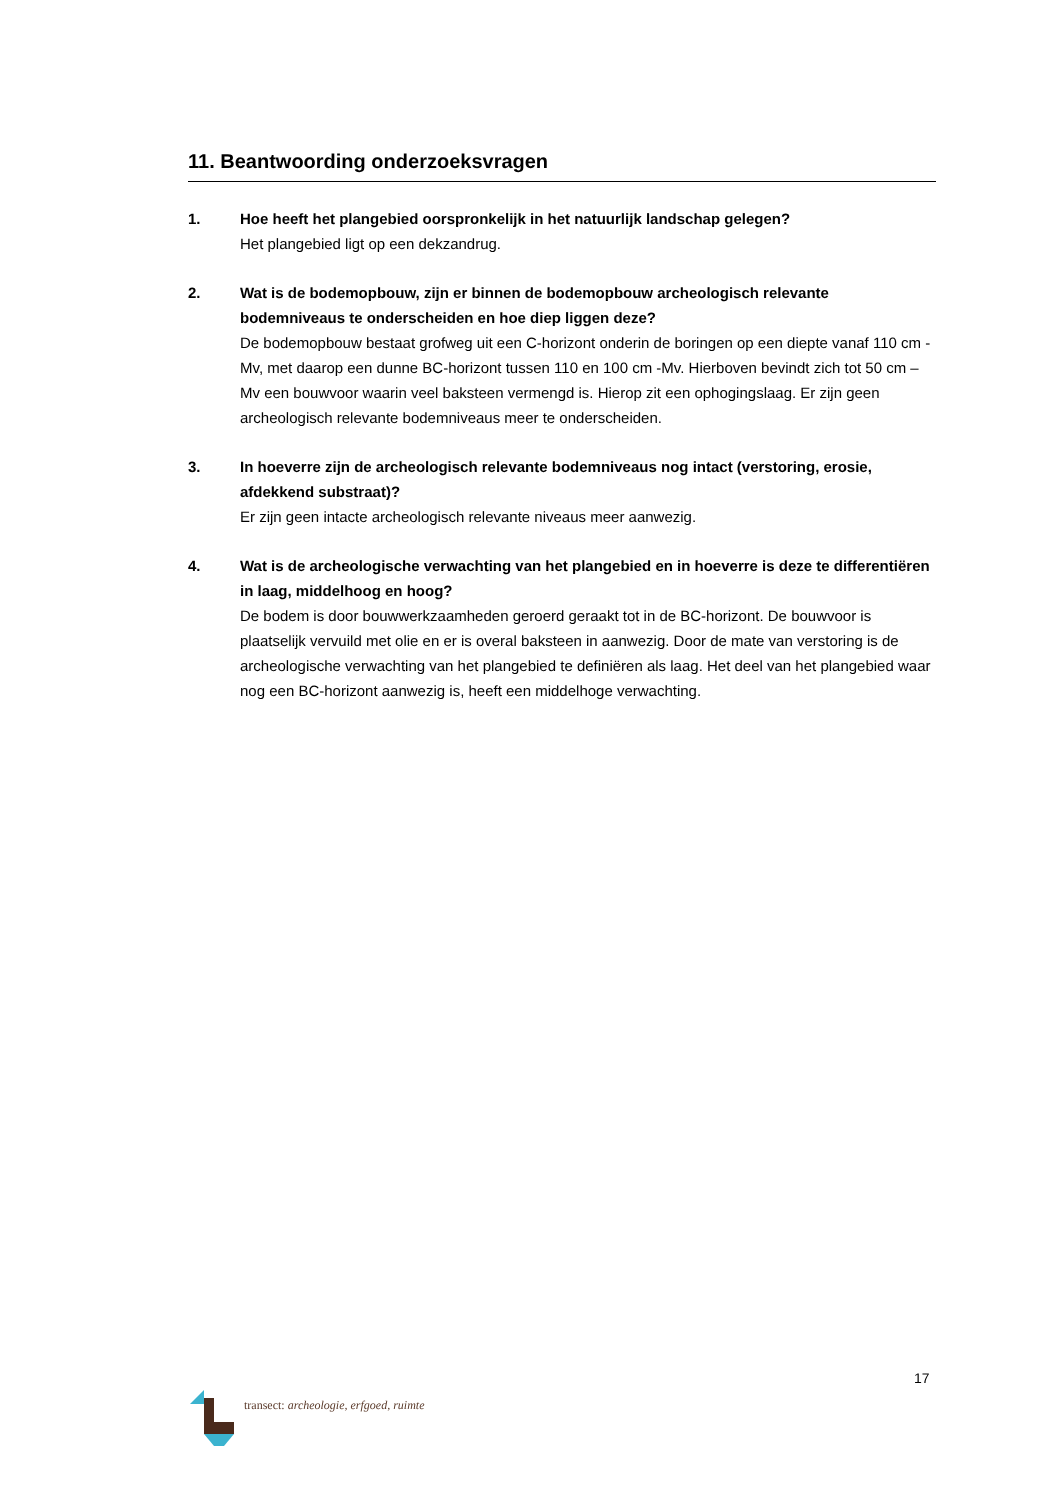11. Beantwoording onderzoeksvragen
1. Hoe heeft het plangebied oorspronkelijk in het natuurlijk landschap gelegen?
Het plangebied ligt op een dekzandrug.
2. Wat is de bodemopbouw, zijn er binnen de bodemopbouw archeologisch relevante bodemniveaus te onderscheiden en hoe diep liggen deze?
De bodemopbouw bestaat grofweg uit een C-horizont onderin de boringen op een diepte vanaf 110 cm -Mv, met daarop een dunne BC-horizont tussen 110 en 100 cm -Mv. Hierboven bevindt zich tot 50 cm –Mv een bouwvoor waarin veel baksteen vermengd is. Hierop zit een ophogingslaag. Er zijn geen archeologisch relevante bodemniveaus meer te onderscheiden.
3. In hoeverre zijn de archeologisch relevante bodemniveaus nog intact (verstoring, erosie, afdekkend substraat)?
Er zijn geen intacte archeologisch relevante niveaus meer aanwezig.
4. Wat is de archeologische verwachting van het plangebied en in hoeverre is deze te differentiëren in laag, middelhoog en hoog?
De bodem is door bouwwerkzaamheden geroerd geraakt tot in de BC-horizont. De bouwvoor is plaatselijk vervuild met olie en er is overal baksteen in aanwezig. Door de mate van verstoring is de archeologische verwachting van het plangebied te definiëren als laag. Het deel van het plangebied waar nog een BC-horizont aanwezig is, heeft een middelhoge verwachting.
17
transect: archeologie, erfgoed, ruimte